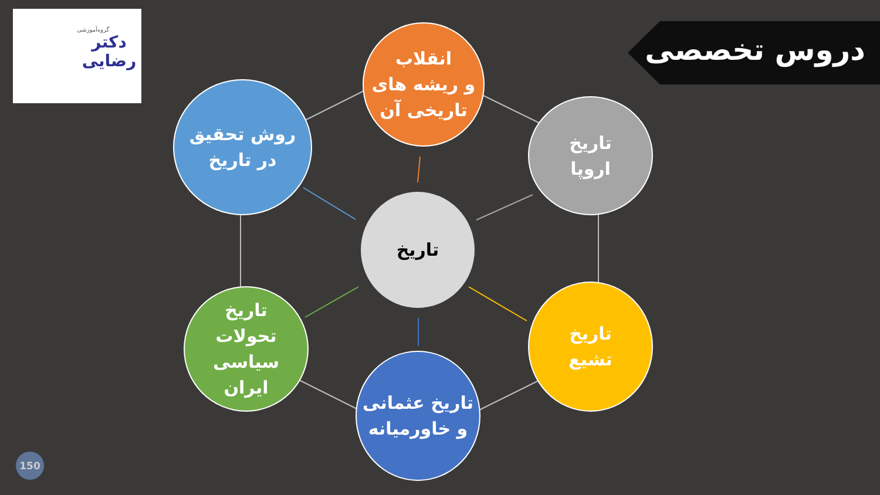گروه‌آموزشی
دکتر
رضایی
دروس تخصصی
انقلاب
و ریشه های
تاریخی آن
روش تحقیق
در تاریخ
تاریخ
اروپا
تاریخ
تاریخ
تحولات
سیاسی
ایران
تاریخ
تشیع
تاریخ عثمانی
و خاورمیانه
150